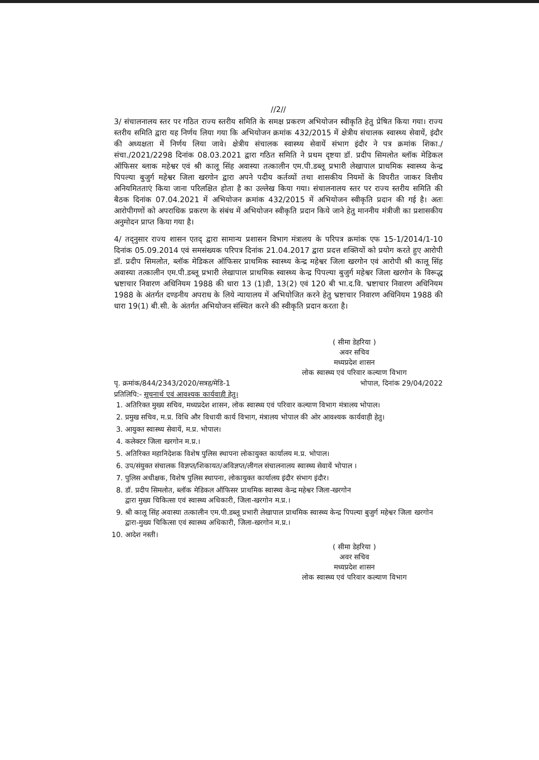//2//
3/ संचालनालय स्तर पर गठित राज्य स्तरीय समिति के समक्ष प्रकरण अभियोजन स्वीकृति हेतु प्रेषित किया गया। राज्य स्तरीय समिति द्वारा यह निर्णय लिया गया कि अभियोजन क्रमांक 432/2015 में क्षेत्रीय संचालक स्वास्थ्य सेवायें, इंदौर की अध्यक्षता में निर्णय लिया जावे। क्षेत्रीय संचालक स्वास्थ्य सेवायें संभाग इंदौर ने पत्र क्रमांक शिका./संचा./2021/2298 दिनांक 08.03.2021 द्वारा गठित समिति ने प्रथम दृष्टया डॉ. प्रदीप सिमलोत ब्लॉक मेडिकल ऑफिसर ब्लाक महेश्वर एवं श्री कालू सिंह अवास्या तत्कालीन एम.पी.डब्लू प्रभारी लेखापाल प्राथमिक स्वास्थ्य केन्द्र पिपल्या बुजुर्ग महेश्वर जिला खरगोन द्वारा अपने पदीय कर्तव्यों तथा शासकीय नियमों के विपरीत जाकर वित्तीय अनियमितताएं किया जाना परिलक्षित होता है का उल्लेख किया गया। संचालनालय स्तर पर राज्य स्तरीय समिति की बैठक दिनांक 07.04.2021 में अभियोजन क्रमांक 432/2015 में अभियोजन स्वीकृति प्रदान की गई है। अतः आरोपीगणों को अपराधिक प्रकरण के संबंध में अभियोजन स्वीकृति प्रदान किये जाने हेतु माननीय मंत्रीजी का प्रशासकीय अनुमोदन प्राप्त किया गया है।
4/ तद्नुसार राज्य शासन एतद् द्वारा सामान्य प्रशासन विभाग मंत्रालय के परिपत्र क्रमांक एफ 15-1/2014/1-10 दिनांक 05.09.2014 एवं समसंख्यक परिपत्र दिनांक 21.04.2017 द्वारा प्रदत्त शक्तियों को प्रयोग करते हुए आरोपी डॉ. प्रदीप सिमलोत, ब्लॉक मेडिकल ऑफिसर प्राथमिक स्वास्थ्य केन्द्र महेश्वर जिला खरगोन एवं आरोपी श्री कालू सिंह अवास्या तत्कालीन एम.पी.डब्लू प्रभारी लेखापाल प्राथमिक स्वास्थ्य केन्द्र पिपल्या बुजुर्ग महेश्वर जिला खरगोन के विरूद्ध भ्रष्टाचार निवारण अधिनियम 1988 की धारा 13 (1)डी, 13(2) एवं 120 बी भा.द.वि. भ्रष्टाचार निवारण अधिनियम 1988 के अंतर्गत दण्डनीय अपराध के लिये न्यायालय में अभियोजित करने हेतु भ्रष्टाचार निवारण अधिनियम 1988 की धारा 19(1) बी.सी. के अंतर्गत अभियोजन संस्थित करने की स्वीकृति प्रदान करता है।
( सीमा डेहरिया )
अवर सचिव
मध्यप्रदेश शासन
लोक स्वास्थ्य एवं परिवार कल्याण विभाग
पृ. क्रमांक/844/2343/2020/सत्रह/मेडि-1 भोपाल, दिनांक 29/04/2022
प्रतिलिपि:- सूचनार्थ एवं आवश्यक कार्यवाही हेतु।
1. अतिरिक्त मुख्य सचिव, मध्यप्रदेश शासन, लोक स्वास्थ्य एवं परिवार कल्याण विभाग मंत्रालय भोपाल।
2. प्रमुख सचिव, म.प्र. विधि और विधायी कार्य विभाग, मंत्रालय भोपाल की ओर आवश्यक कार्यवाही हेतु।
3. आयुक्त स्वास्थ्य सेवायें, म.प्र. भोपाल।
4. कलेक्टर जिला खरगोन म.प्र.।
5. अतिरिक्त महानिदेशक विशेष पुलिस स्थापना लोकायुक्त कार्यालय म.प्र. भोपाल।
6. उप/संयुक्त संचालक विज्ञप्त/शिकायत/अविज्ञप्त/लीगल संचालनालय स्वास्थ्य सेवायें भोपाल ।
7. पुलिस अधीक्षक, विशेष पुलिस स्थापना, लोकायुक्त कार्यालय इंदौर संभाग इंदौर।
8. डॉ. प्रदीप सिमलोत, ब्लॉक मेडिकल ऑफिसर प्राथमिक स्वास्थ्य केन्द्र महेश्वर जिला-खरगोन
द्वारा मुख्य चिकित्सा एवं स्वास्थ्य अधिकारी, जिला-खरगोन म.प्र.।
9. श्री कालू सिंह अवास्या तत्कालीन एम.पी.डब्लू प्रभारी लेखापाल प्राथमिक स्वास्थ्य केन्द्र पिपल्या बुजुर्ग महेश्वर जिला खरगोन द्वारा-मुख्य चिकित्सा एवं स्वास्थ्य अधिकारी, जिला-खरगोन म.प्र.।
10. आदेश नस्ती।
( सीमा डेहरिया )
अवर सचिव
मध्यप्रदेश शासन
लोक स्वास्थ्य एवं परिवार कल्याण विभाग